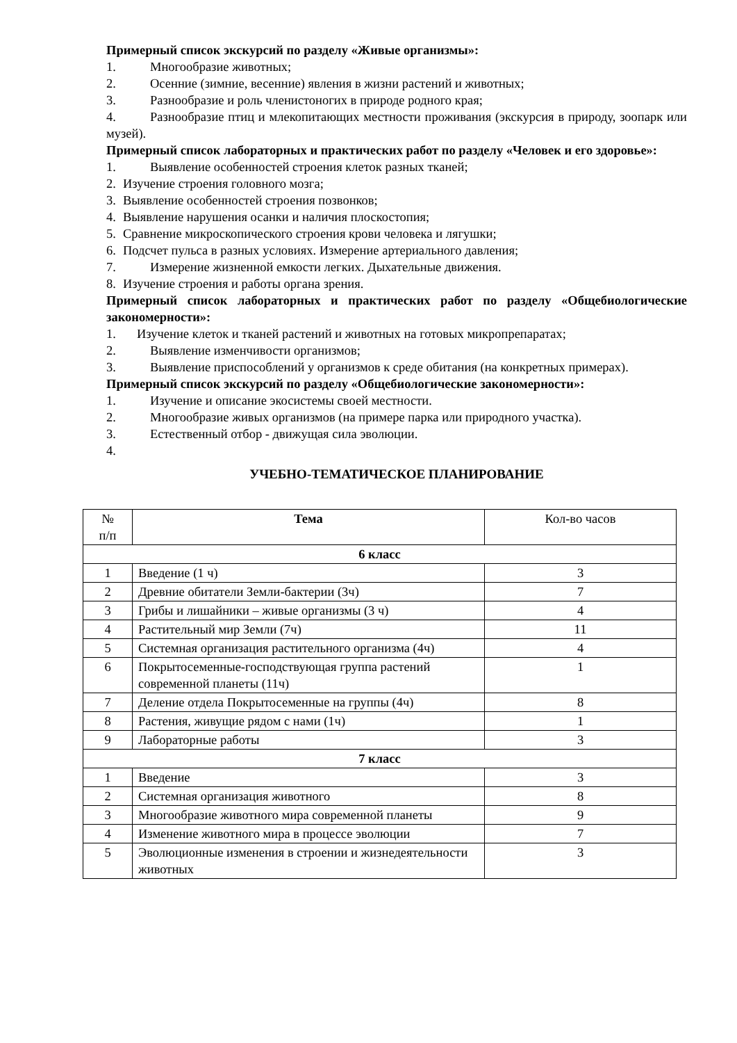Примерный список экскурсий по разделу «Живые организмы»:
1. Многообразие животных;
2. Осенние (зимние, весенние) явления в жизни растений и животных;
3. Разнообразие и роль членистоногих в природе родного края;
4. Разнообразие птиц и млекопитающих местности проживания (экскурсия в природу, зоопарк или музей).
Примерный список лабораторных и практических работ по разделу «Человек и его здоровье»:
1. Выявление особенностей строения клеток разных тканей;
2. Изучение строения головного мозга;
3. Выявление особенностей строения позвонков;
4. Выявление нарушения осанки и наличия плоскостопия;
5. Сравнение микроскопического строения крови человека и лягушки;
6. Подсчет пульса в разных условиях. Измерение артериального давления;
7. Измерение жизненной емкости легких. Дыхательные движения.
8. Изучение строения и работы органа зрения.
Примерный список лабораторных и практических работ по разделу «Общебиологические закономерности»:
1. Изучение клеток и тканей растений и животных на готовых микропрепаратах;
2. Выявление изменчивости организмов;
3. Выявление приспособлений у организмов к среде обитания (на конкретных примерах).
Примерный список экскурсий по разделу «Общебиологические закономерности»:
1. Изучение и описание экосистемы своей местности.
2. Многообразие живых организмов (на примере парка или природного участка).
3. Естественный отбор - движущая сила эволюции.
4.
УЧЕБНО-ТЕМАТИЧЕСКОЕ ПЛАНИРОВАНИЕ
| № п/п | Тема | Кол-во часов |
| --- | --- | --- |
| 6 класс | | |
| 1 | Введение (1 ч) | 3 |
| 2 | Древние обитатели Земли-бактерии (3ч) | 7 |
| 3 | Грибы и лишайники – живые организмы (3 ч) | 4 |
| 4 | Растительный мир Земли (7ч) | 11 |
| 5 | Системная организация растительного организма (4ч) | 4 |
| 6 | Покрытосеменные-господствующая группа растений современной планеты (11ч) | 1 |
| 7 | Деление отдела Покрытосеменные на группы (4ч) | 8 |
| 8 | Растения, живущие рядом с нами (1ч) | 1 |
| 9 | Лабораторные работы | 3 |
| 7 класс | | |
| 1 | Введение | 3 |
| 2 | Системная организация животного | 8 |
| 3 | Многообразие животного мира современной планеты | 9 |
| 4 | Изменение животного мира в процессе эволюции | 7 |
| 5 | Эволюционные изменения в строении и жизнедеятельности животных | 3 |